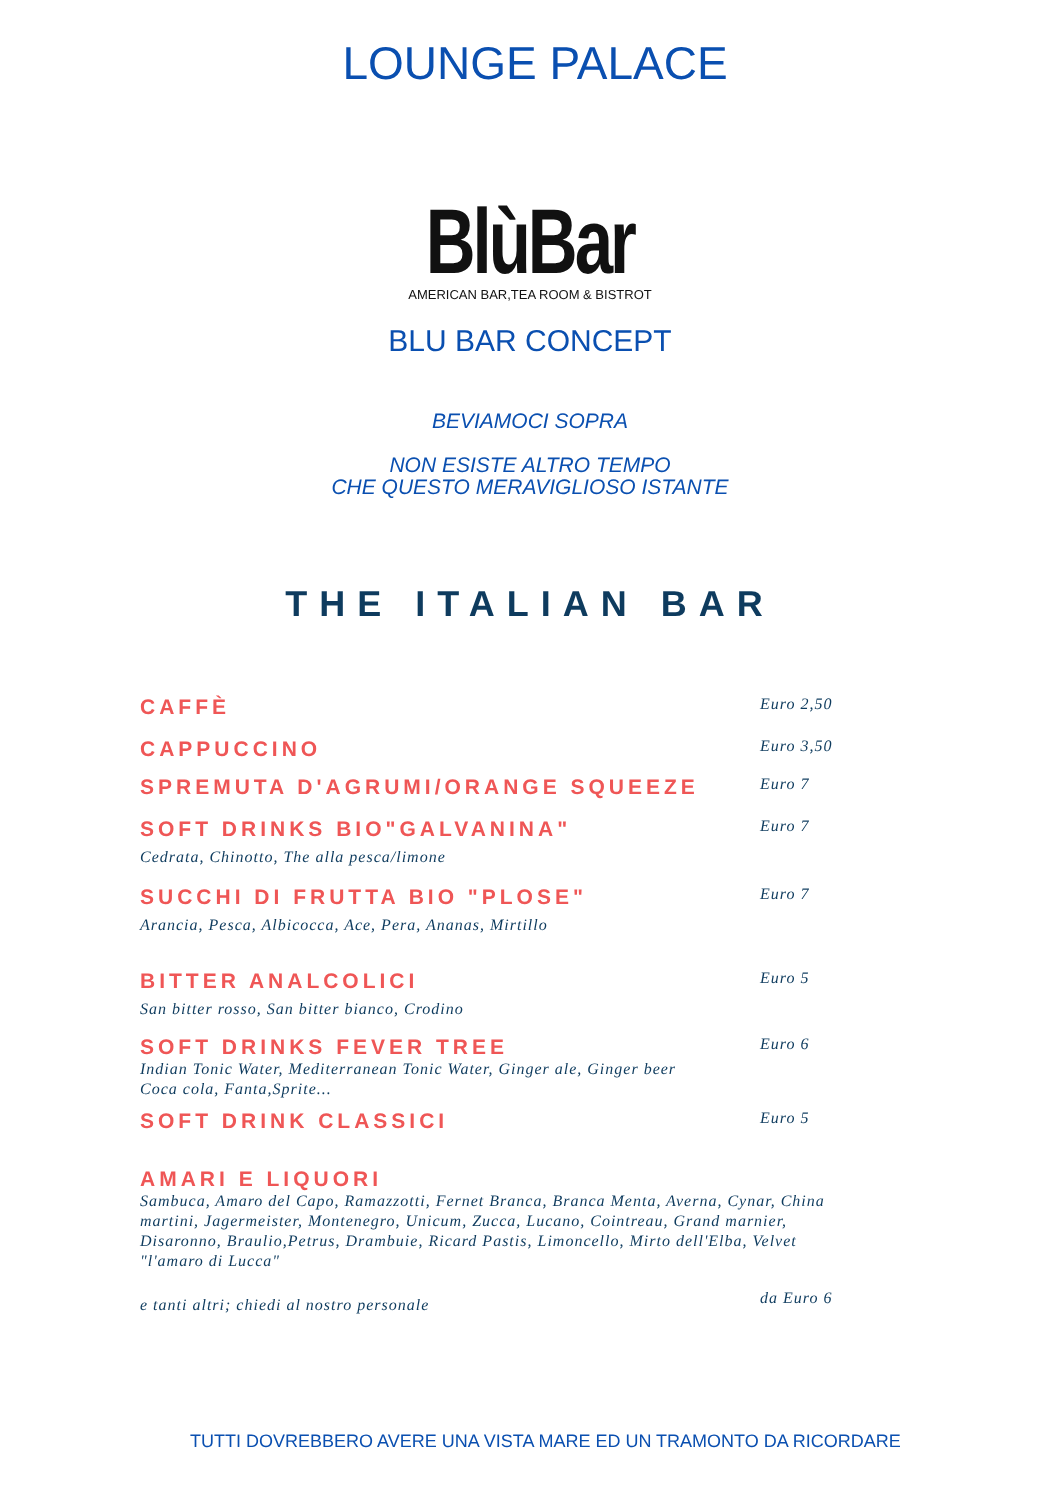LOUNGE PALACE
BlùBar
AMERICAN BAR,TEA ROOM & BISTROT
BLU BAR CONCEPT
BEVIAMOCI SOPRA
NON ESISTE ALTRO TEMPO
CHE QUESTO MERAVIGLIOSO ISTANTE
THE ITALIAN BAR
CAFFÈ Euro 2,50
CAPPUCCINO Euro 3,50
SPREMUTA D'AGRUMI/ORANGE SQUEEZE Euro 7
SOFT DRINKS BIO"GALVANINA" Euro 7
Cedrata, Chinotto, The alla pesca/limone
SUCCHI DI FRUTTA BIO "PLOSE" Euro 7
Arancia, Pesca, Albicocca, Ace, Pera, Ananas, Mirtillo
BITTER ANALCOLICI Euro 5
San bitter rosso, San bitter bianco, Crodino
SOFT DRINKS FEVER TREE Euro 6
Indian Tonic Water, Mediterranean Tonic Water, Ginger ale, Ginger beer
Coca cola, Fanta,Sprite...
SOFT DRINK CLASSICI Euro 5
AMARI E LIQUORI
Sambuca, Amaro del Capo, Ramazzotti, Fernet Branca, Branca Menta, Averna, Cynar, China martini, Jagermeister, Montenegro, Unicum, Zucca, Lucano, Cointreau, Grand marnier, Disaronno, Braulio,Petrus, Drambuie, Ricard Pastis, Limoncello, Mirto dell'Elba, Velvet "l'amaro di Lucca"
e tanti altri; chiedi al nostro personale da Euro 6
TUTTI DOVREBBERO AVERE UNA VISTA MARE ED UN TRAMONTO DA RICORDARE